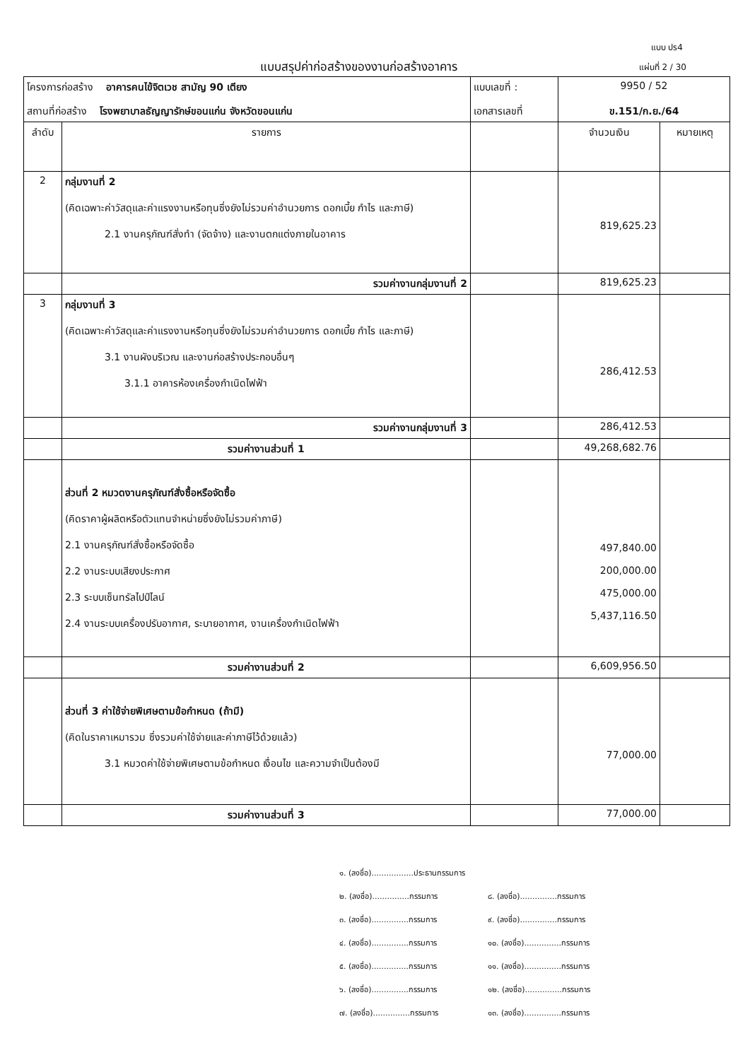แบบ ปร4
แบบสรุปค่าก่อสร้างของงานก่อสร้างอาคาร
แผ่นที่ 2 / 30
| โครงการก่อสร้าง อาคารคนไข้จิตเวช สามัญ 90 เตียง | | แบบเลขที่ : | 9950 / 52 | |
| สถานที่ก่อสร้าง โรงพยาบาลธัญญารักษ์ขอนแก่น จังหวัดขอนแก่น | | เอกสารเลขที่ | ข.151/ก.ย./64 | |
| ลำดับ | รายการ | | จำนวนเงิน | หมายเหตุ |
| 2 | กลุ่มงานที่ 2 (คิดเฉพาะค่าวัสดุและค่าแรงงานหรือทุนซึ่งยังไม่รวมค่าอำนวยการ ดอกเบี้ย กำไร และภาษี) 2.1 งานครุภัณฑ์สั่งทำ (จัดจ้าง) และงานตกแต่งภายในอาคาร | | 819,625.23 | |
| | รวมค่างานกลุ่มงานที่ 2 | | 819,625.23 | |
| 3 | กลุ่มงานที่ 3 (คิดเฉพาะค่าวัสดุและค่าแรงงานหรือทุนซึ่งยังไม่รวมค่าอำนวยการ ดอกเบี้ย กำไร และภาษี) 3.1 งานผังบริเวณ และงานก่อสร้างประกอบอื่นๆ 3.1.1 อาคารห้องเครื่องกำเนิดไฟฟ้า | | 286,412.53 | |
| | รวมค่างานกลุ่มงานที่ 3 | | 286,412.53 | |
| | รวมค่างานส่วนที่ 1 | | 49,268,682.76 | |
| | ส่วนที่ 2 หมวดงานครุภัณฑ์สั่งซื้อหรือจัดซื้อ (คิดราคาผู้ผลิตหรือตัวแทนจำหน่ายซึ่งยังไม่รวมค่าภาษี) 2.1 งานครุภัณฑ์สั่งซื้อหรือจัดซื้อ 2.2 งานระบบเสียงประกาศ 2.3 ระบบเซ็นทรัลไปป์ไลน์ 2.4 งานระบบเครื่องปรับอากาศ, ระบายอากาศ, งานเครื่องกำเนิดไฟฟ้า | | 497,840.00 200,000.00 475,000.00 5,437,116.50 | |
| | รวมค่างานส่วนที่ 2 | | 6,609,956.50 | |
| | ส่วนที่ 3 ค่าใช้จ่ายพิเศษตามข้อกำหนด (ถ้ามี) (คิดในราคาเหมารวม ซึ่งรวมค่าใช้จ่ายและค่าภาษีไว้ด้วยแล้ว) 3.1 หมวดค่าใช้จ่ายพิเศษตามข้อกำหนด เงื่อนไข และความจำเป็นต้องมี | | 77,000.00 | |
| | รวมค่างานส่วนที่ 3 | | 77,000.00 | |
๑. (ลงชื่อ).................ประธานกรรมการ
๒. (ลงชื่อ)...............กรรมการ ๘. (ลงชื่อ)...............กรรมการ
๓. (ลงชื่อ)...............กรรมการ ๙. (ลงชื่อ)...............กรรมการ
๔. (ลงชื่อ)...............กรรมการ ๑๐. (ลงชื่อ)...............กรรมการ
๕. (ลงชื่อ)...............กรรมการ ๑๑. (ลงชื่อ)...............กรรมการ
๖. (ลงชื่อ)...............กรรมการ ๑๒. (ลงชื่อ)...............กรรมการ
๗. (ลงชื่อ)...............กรรมการ ๑๓. (ลงชื่อ)...............กรรมการ